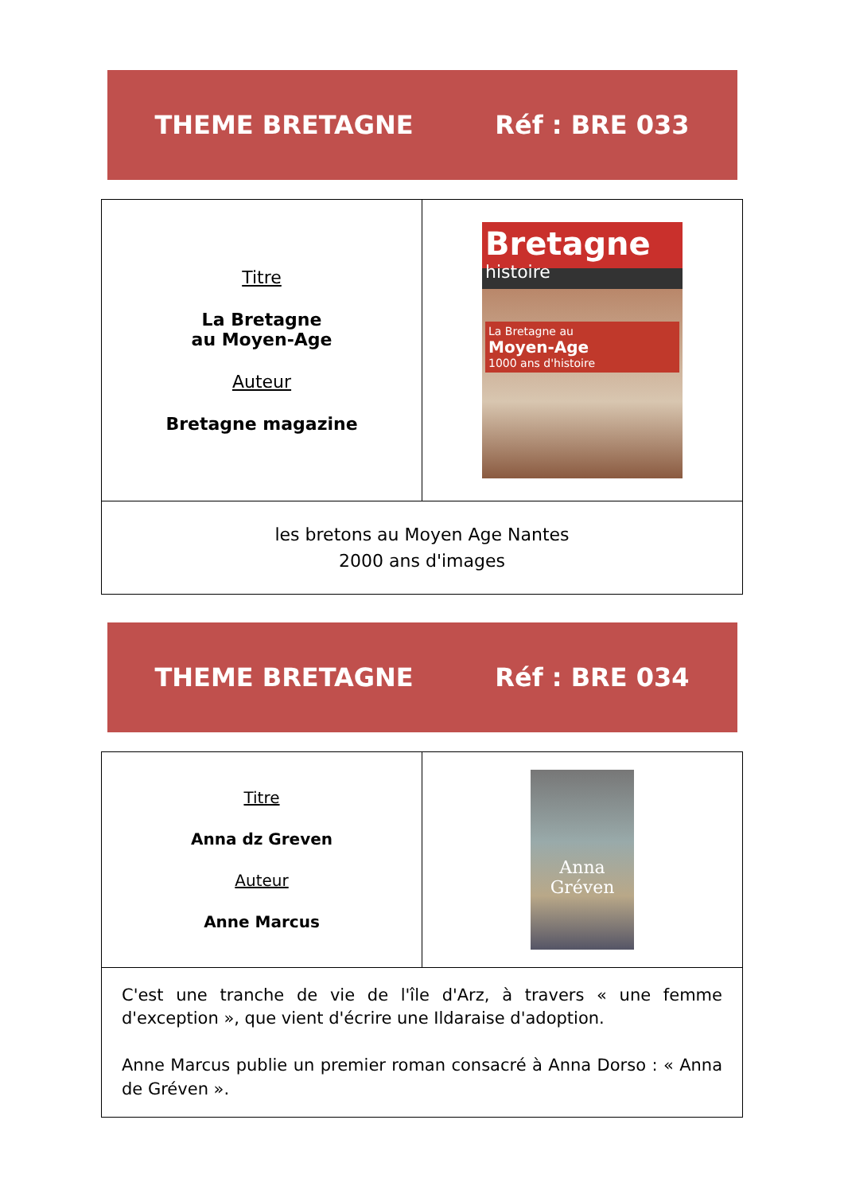THEME BRETAGNE Réf : BRE 033
| Titre La Bretagne au Moyen-Age Auteur Bretagne magazine | Bretagne histoire La Bretagne au Moyen-Age 1000 ans d'histoire |
| les bretons au Moyen Age Nantes 2000 ans d'images | |
THEME BRETAGNE Réf : BRE 034
| Titre Anna dz Greven Auteur Anne Marcus | Anna Gréven |
| C'est une tranche de vie de l'île d'Arz, à travers « une femme d'exception », que vient d'écrire une Ildaraise d'adoption. Anne Marcus publie un premier roman consacré à Anna Dorso : « Anna de Gréven ». | |